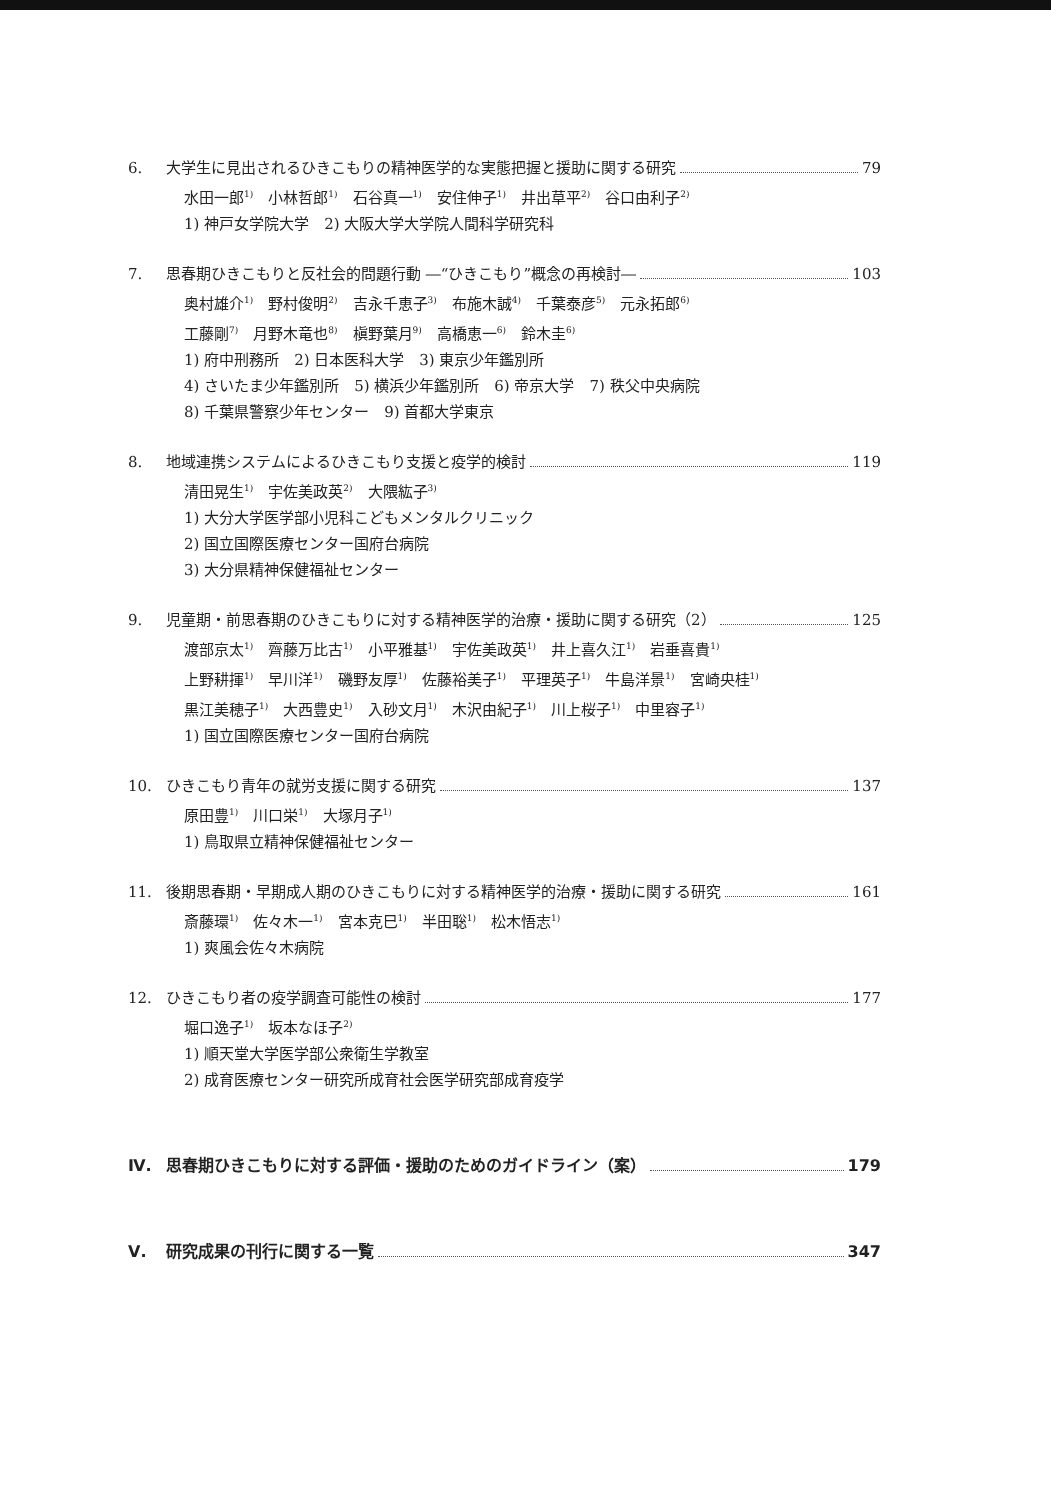6. 大学生に見出されるひきこもりの精神医学的な実態把握と援助に関する研究 79
水田一郎<sup>1)</sup>　小林哲郎<sup>1)</sup>　石谷真一<sup>1)</sup>　安住伸子<sup>1)</sup>　井出草平<sup>2)</sup>　谷口由利子<sup>2)</sup>
1) 神戸女学院大学　2) 大阪大学大学院人間科学研究科
7. 思春期ひきこもりと反社会的問題行動 ―“ひきこもり”概念の再検討― 103
奥村雄介<sup>1)</sup>　野村俊明<sup>2)</sup>　吉永千恵子<sup>3)</sup>　布施木誠<sup>4)</sup>　千葉泰彦<sup>5)</sup>　元永拓郎<sup>6)</sup>
工藤剛<sup>7)</sup>　月野木竜也<sup>8)</sup>　槇野葉月<sup>9)</sup>　高橋恵一<sup>6)</sup>　鈴木圭<sup>6)</sup>
1) 府中刑務所　2) 日本医科大学　3) 東京少年鑑別所
4) さいたま少年鑑別所　5) 横浜少年鑑別所　6) 帝京大学　7) 秩父中央病院
8) 千葉県警察少年センター　9) 首都大学東京
8. 地域連携システムによるひきこもり支援と疫学的検討 119
清田晃生<sup>1)</sup>　宇佐美政英<sup>2)</sup>　大隈紘子<sup>3)</sup>
1) 大分大学医学部小児科こどもメンタルクリニック
2) 国立国際医療センター国府台病院
3) 大分県精神保健福祉センター
9. 児童期・前思春期のひきこもりに対する精神医学的治療・援助に関する研究（2） 125
渡部京太<sup>1)</sup>　齊藤万比古<sup>1)</sup>　小平雅基<sup>1)</sup>　宇佐美政英<sup>1)</sup>　井上喜久江<sup>1)</sup>　岩垂喜貴<sup>1)</sup>
上野耕揮<sup>1)</sup>　早川洋<sup>1)</sup>　磯野友厚<sup>1)</sup>　佐藤裕美子<sup>1)</sup>　平理英子<sup>1)</sup>　牛島洋景<sup>1)</sup>　宮崎央桂<sup>1)</sup>
黒江美穂子<sup>1)</sup>　大西豊史<sup>1)</sup>　入砂文月<sup>1)</sup>　木沢由紀子<sup>1)</sup>　川上桜子<sup>1)</sup>　中里容子<sup>1)</sup>
1) 国立国際医療センター国府台病院
10. ひきこもり青年の就労支援に関する研究 137
原田豊<sup>1)</sup>　川口栄<sup>1)</sup>　大塚月子<sup>1)</sup>
1) 鳥取県立精神保健福祉センター
11. 後期思春期・早期成人期のひきこもりに対する精神医学的治療・援助に関する研究 161
斎藤環<sup>1)</sup>　佐々木一<sup>1)</sup>　宮本克巳<sup>1)</sup>　半田聡<sup>1)</sup>　松木悟志<sup>1)</sup>
1) 爽風会佐々木病院
12. ひきこもり者の疫学調査可能性の検討 177
堀口逸子<sup>1)</sup>　坂本なほ子<sup>2)</sup>
1) 順天堂大学医学部公衆衛生学教室
2) 成育医療センター研究所成育社会医学研究部成育疫学
Ⅳ. 思春期ひきこもりに対する評価・援助のためのガイドライン（案） 179
Ⅴ. 研究成果の刊行に関する一覧 347